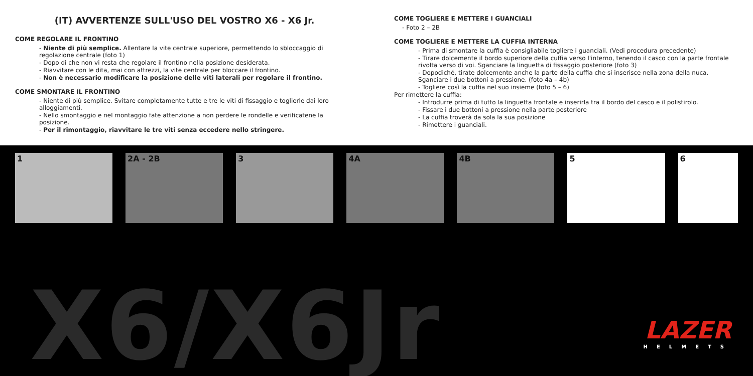(IT) AVVERTENZE SULL'USO DEL VOSTRO X6 - X6 Jr.
COME REGOLARE IL FRONTINO
- Niente di più semplice. Allentare la vite centrale superiore, permettendo lo sbloccaggio di regolazione centrale (foto 1)
- Dopo di che non vi resta che regolare il frontino nella posizione desiderata.
- Riavvitare con le dita, mai con attrezzi, la vite centrale per bloccare il frontino.
- Non è necessario modificare la posizione delle viti laterali per regolare il frontino.
COME SMONTARE IL FRONTINO
- Niente di più semplice. Svitare completamente tutte e tre le viti di fissaggio e toglierle dai loro alloggiamenti.
- Nello smontaggio e nel montaggio fate attenzione a non perdere le rondelle e verificatene la posizione.
- Per il rimontaggio, riavvitare le tre viti senza eccedere nello stringere.
COME TOGLIERE E METTERE I GUANCIALI
- Foto 2 – 2B
COME TOGLIERE E METTERE LA CUFFIA INTERNA
- Prima di smontare la cuffia è consigliabile togliere i guanciali. (Vedi procedura precedente)
- Tirare dolcemente il bordo superiore della cuffia verso l'interno, tenendo il casco con la parte frontale rivolta verso di voi. Sganciare la linguetta di fissaggio posteriore (foto 3)
- Dopodiché, tirate dolcemente anche la parte della cuffia che si inserisce nella zona della nuca. Sganciare i due bottoni a pressione. (foto 4a – 4b)
- Togliere così la cuffia nel suo insieme (foto 5 – 6)
Per rimettere la cuffia:
- Introdurre prima di tutto la linguetta frontale e inserirla tra il bordo del casco e il polistirolo.
- Fissare i due bottoni a pressione nella parte posteriore
- La cuffia troverà da sola la sua posizione
- Rimettere i guanciali.
1
2A - 2B
3
4A
4B
5
6
X6/X6Jr LAZER
HELMETS